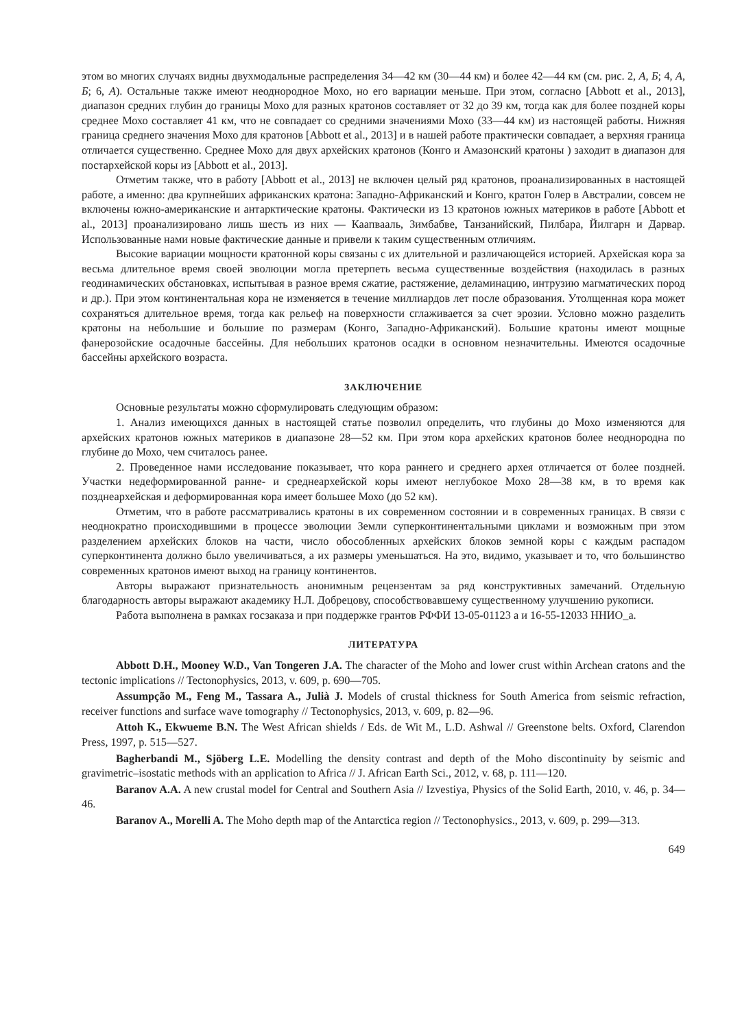этом во многих случаях видны двухмодальные распределения 34—42 км (30—44 км) и более 42—44 км (см. рис. 2, А, Б; 4, А, Б; 6, А). Остальные также имеют неоднородное Мохо, но его вариации меньше. При этом, согласно [Abbott et al., 2013], диапазон средних глубин до границы Мохо для разных кратонов составляет от 32 до 39 км, тогда как для более поздней коры среднее Мохо составляет 41 км, что не совпадает со средними значениями Мохо (33—44 км) из настоящей работы. Нижняя граница среднего значения Мохо для кратонов [Abbott et al., 2013] и в нашей работе практически совпадает, а верхняя граница отличается существенно. Среднее Мохо для двух архейских кратонов (Конго и Амазонский кратоны ) заходит в диапазон для постархейской коры из [Abbott et al., 2013].
Отметим также, что в работу [Abbott et al., 2013] не включен целый ряд кратонов, проанализированных в настоящей работе, а именно: два крупнейших африканских кратона: Западно-Африканский и Конго, кратон Голер в Австралии, совсем не включены южно-американские и антарктические кратоны. Фактически из 13 кратонов южных материков в работе [Abbott et al., 2013] проанализировано лишь шесть из них — Каапвааль, Зимбабве, Танзанийский, Пилбара, Йилгарн и Дарвар. Использованные нами новые фактические данные и привели к таким существенным отличиям.
Высокие вариации мощности кратонной коры связаны с их длительной и различающейся историей. Архейская кора за весьма длительное время своей эволюции могла претерпеть весьма существенные воздействия (находилась в разных геодинамических обстановках, испытывая в разное время сжатие, растяжение, деламинацию, интрузию магматических пород и др.). При этом континентальная кора не изменяется в течение миллиардов лет после образования. Утолщенная кора может сохраняться длительное время, тогда как рельеф на поверхности сглаживается за счет эрозии. Условно можно разделить кратоны на небольшие и большие по размерам (Конго, Западно-Африканский). Большие кратоны имеют мощные фанерозойские осадочные бассейны. Для небольших кратонов осадки в основном незначительны. Имеются осадочные бассейны архейского возраста.
ЗАКЛЮЧЕНИЕ
Основные результаты можно сформулировать следующим образом:
1. Анализ имеющихся данных в настоящей статье позволил определить, что глубины до Мохо изменяются для архейских кратонов южных материков в диапазоне 28—52 км. При этом кора архейских кратонов более неоднородна по глубине до Мохо, чем считалось ранее.
2. Проведенное нами исследование показывает, что кора раннего и среднего архея отличается от более поздней. Участки недеформированной ранне- и среднеархейской коры имеют неглубокое Мохо 28—38 км, в то время как позднеархейская и деформированная кора имеет большее Мохо (до 52 км).
Отметим, что в работе рассматривались кратоны в их современном состоянии и в современных границах. В связи с неоднократно происходившими в процессе эволюции Земли суперконтинентальными циклами и возможным при этом разделением архейских блоков на части, число обособленных архейских блоков земной коры с каждым распадом суперконтинента должно было увеличиваться, а их размеры уменьшаться. На это, видимо, указывает и то, что большинство современных кратонов имеют выход на границу континентов.
Авторы выражают признательность анонимным рецензентам за ряд конструктивных замечаний. Отдельную благодарность авторы выражают академику Н.Л. Добрецову, способствовавшему существенному улучшению рукописи.
Работа выполнена в рамках госзаказа и при поддержке грантов РФФИ 13-05-01123 а и 16-55-12033 ННИО_а.
ЛИТЕРАТУРА
Abbott D.H., Mooney W.D., Van Tongeren J.A. The character of the Moho and lower crust within Archean cratons and the tectonic implications // Tectonophysics, 2013, v. 609, p. 690—705.
Assumpção M., Feng M., Tassara A., Julià J. Models of crustal thickness for South America from seismic refraction, receiver functions and surface wave tomography // Tectonophysics, 2013, v. 609, p. 82—96.
Attoh K., Ekwueme B.N. The West African shields / Eds. de Wit M., L.D. Ashwal // Greenstone belts. Oxford, Clarendon Press, 1997, p. 515—527.
Bagherbandi M., Sjöberg L.E. Modelling the density contrast and depth of the Moho discontinuity by seismic and gravimetric–isostatic methods with an application to Africa // J. African Earth Sci., 2012, v. 68, p. 111—120.
Baranov A.A. A new crustal model for Central and Southern Asia // Izvestiya, Physics of the Solid Earth, 2010, v. 46, p. 34—46.
Baranov A., Morelli A. The Moho depth map of the Antarctica region // Tectonophysics., 2013, v. 609, p. 299—313.
649